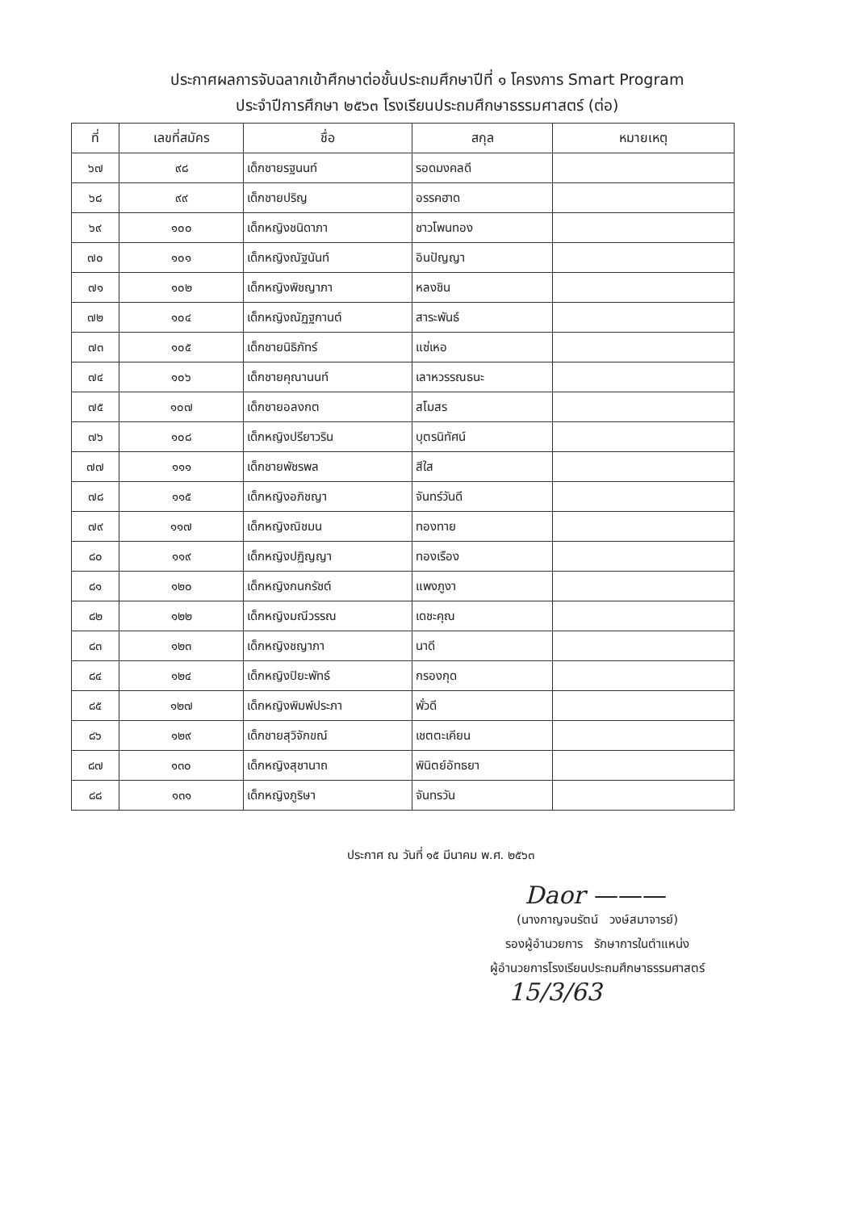ประกาศผลการจับฉลากเข้าศึกษาต่อชั้นประถมศึกษาปีที่ ๑ โครงการ Smart Program
ประจำปีการศึกษา ๒๕๖๓ โรงเรียนประถมศึกษาธรรมศาสตร์ (ต่อ)
| ที่ | เลขที่สมัคร | ชื่อ | สกุล | หมายเหตุ |
| --- | --- | --- | --- | --- |
| ๖๗ | ๙๘ | เด็กชายรฐนนท์ | รอดมงคลดี | |
| ๖๘ | ๙๙ | เด็กชายปริญ | อรรคฮาด | |
| ๖๙ | ๑๐๐ | เด็กหญิงชนิดาภา | ชาวโพนทอง | |
| ๗๐ | ๑๐๑ | เด็กหญิงณัฐนันท์ | อินปัญญา | |
| ๗๑ | ๑๐๒ | เด็กหญิงพิชญาภา | หลงชิน | |
| ๗๒ | ๑๐๔ | เด็กหญิงณัฏฐกานต์ | สาระพันธ์ | |
| ๗๓ | ๑๐๕ | เด็กชายนิธิภัทร์ | แซ่เหอ | |
| ๗๔ | ๑๐๖ | เด็กชายคุณานนท์ | เลาหวรรณธนะ | |
| ๗๕ | ๑๐๗ | เด็กชายอลงกต | สโมสร | |
| ๗๖ | ๑๐๘ | เด็กหญิงปรียาวริน | บุตรนิทัศน์ | |
| ๗๗ | ๑๑๑ | เด็กชายพัชรพล | สีใส | |
| ๗๘ | ๑๑๕ | เด็กหญิงอภิชญา | จันทร์วันดี | |
| ๗๙ | ๑๑๗ | เด็กหญิงณิชมน | ทองทาย | |
| ๘๐ | ๑๑๙ | เด็กหญิงปฏิญญา | ทองเรือง | |
| ๘๑ | ๑๒๐ | เด็กหญิงกนกรัชต์ | แพงภูงา | |
| ๘๒ | ๑๒๒ | เด็กหญิงมณีวรรณ | เดชะคุณ | |
| ๘๓ | ๑๒๓ | เด็กหญิงชญาภา | นาดี | |
| ๘๔ | ๑๒๔ | เด็กหญิงปิยะพัทธ์ | กรองกุด | |
| ๘๕ | ๑๒๗ | เด็กหญิงพิมพ์ประภา | พั่วดี | |
| ๘๖ | ๑๒๙ | เด็กชายสุวิจักขณ์ | เชตตะเคียน | |
| ๘๗ | ๑๓๐ | เด็กหญิงสุชานาถ | พินิตย์อัทธยา | |
| ๘๘ | ๑๓๑ | เด็กหญิงภูริษา | จันทรวัน | |
ประกาศ ณ วันที่ ๑๕ มีนาคม พ.ศ. ๒๕๖๓
Daor ———
(นางกาญจนรัตน์ วงษ์สมาจารย์)
รองผู้อำนวยการ รักษาการในตำแหน่ง
ผู้อำนวยการโรงเรียนประถมศึกษาธรรมศาสตร์
15/3/63